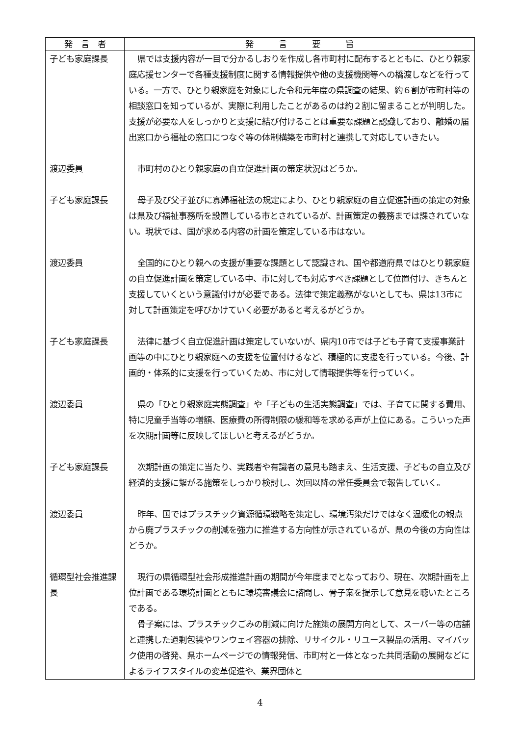| 発 言 者 | 発 言 要 旨 |
| --- | --- |
| 子ども家庭課長 | 県では支援内容が一目で分かるしおりを作成し各市町村に配布するとともに、ひとり親家庭応援センターで各種支援制度に関する情報提供や他の支援機関等への橋渡しなどを行っている。一方で、ひとり親家庭を対象にした令和元年度の県調査の結果、約６割が市町村等の相談窓口を知っているが、実際に利用したことがあるのは約２割に留まることが判明した。支援が必要な人をしっかりと支援に結び付けることは重要な課題と認識しており、離婚の届出窓口から福祉の窓口につなぐ等の体制構築を市町村と連携して対応していきたい。 |
| 渡辺委員 | 市町村のひとり親家庭の自立促進計画の策定状況はどうか。 |
| 子ども家庭課長 | 母子及び父子並びに寡婦福祉法の規定により、ひとり親家庭の自立促進計画の策定の対象は県及び福祉事務所を設置している市とされているが、計画策定の義務までは課されていない。現状では、国が求める内容の計画を策定している市はない。 |
| 渡辺委員 | 全国的にひとり親への支援が重要な課題として認識され、国や都道府県ではひとり親家庭の自立促進計画を策定している中、市に対しても対応すべき課題として位置付け、きちんと支援していくという意識付けが必要である。法律で策定義務がないとしても、県は13市に対して計画策定を呼びかけていく必要があると考えるがどうか。 |
| 子ども家庭課長 | 法律に基づく自立促進計画は策定していないが、県内10市では子ども子育て支援事業計画等の中にひとり親家庭への支援を位置付けるなど、積極的に支援を行っている。今後、計画的・体系的に支援を行っていくため、市に対して情報提供等を行っていく。 |
| 渡辺委員 | 県の「ひとり親家庭実態調査」や「子どもの生活実態調査」では、子育てに関する費用、特に児童手当等の増額、医療費の所得制限の緩和等を求める声が上位にある。こういった声を次期計画等に反映してほしいと考えるがどうか。 |
| 子ども家庭課長 | 次期計画の策定に当たり、実践者や有識者の意見も踏まえ、生活支援、子どもの自立及び経済的支援に繋がる施策をしっかり検討し、次回以降の常任委員会で報告していく。 |
| 渡辺委員 | 昨年、国ではプラスチック資源循環戦略を策定し、環境汚染だけではなく温暖化の観点から廃プラスチックの削減を強力に推進する方向性が示されているが、県の今後の方向性はどうか。 |
| 循環型社会推進課長 | 現行の県循環型社会形成推進計画の期間が今年度までとなっており、現在、次期計画を上位計画である環境計画とともに環境審議会に諮問し、骨子案を提示して意見を聴いたところである。 骨子案には、プラスチックごみの削減に向けた施策の展開方向として、スーパー等の店舗と連携した過剰包装やワンウェイ容器の排除、リサイクル・リユース製品の活用、マイバック使用の啓発、県ホームページでの情報発信、市町村と一体となった共同活動の展開などによるライフスタイルの変革促進や、業界団体と |
4